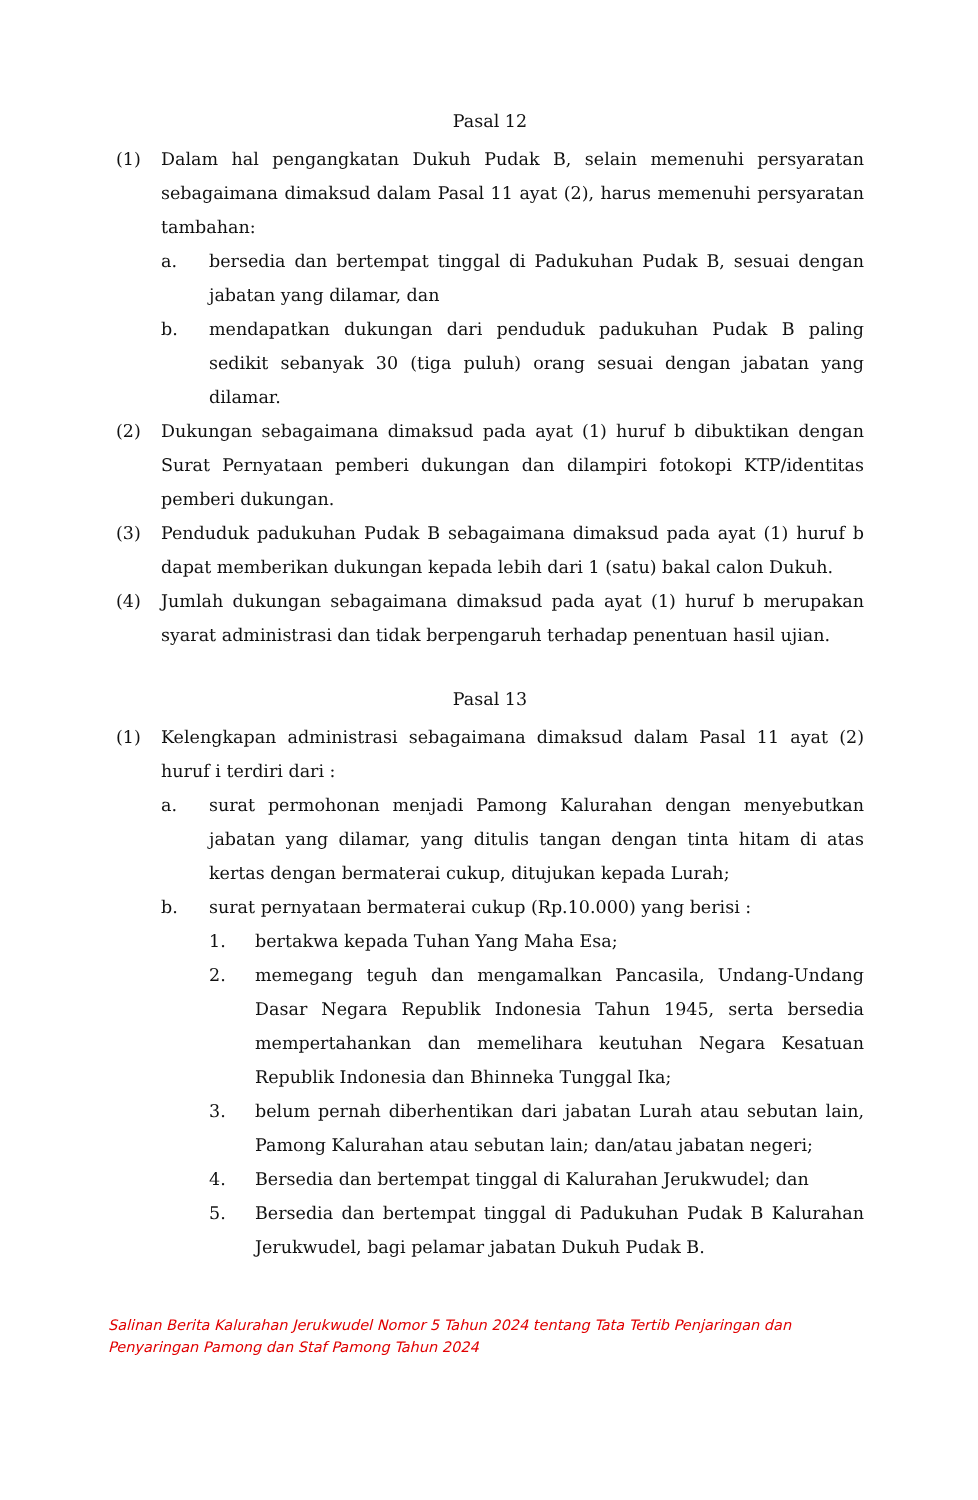Pasal 12
(1) Dalam hal pengangkatan Dukuh Pudak B, selain memenuhi persyaratan sebagaimana dimaksud dalam Pasal 11 ayat (2), harus memenuhi persyaratan tambahan:
a. bersedia dan bertempat tinggal di Padukuhan Pudak B, sesuai dengan jabatan yang dilamar, dan
b. mendapatkan dukungan dari penduduk padukuhan Pudak B paling sedikit sebanyak 30 (tiga puluh) orang sesuai dengan jabatan yang dilamar.
(2) Dukungan sebagaimana dimaksud pada ayat (1) huruf b dibuktikan dengan Surat Pernyataan pemberi dukungan dan dilampiri fotokopi KTP/identitas pemberi dukungan.
(3) Penduduk padukuhan Pudak B sebagaimana dimaksud pada ayat (1) huruf b dapat memberikan dukungan kepada lebih dari 1 (satu) bakal calon Dukuh.
(4) Jumlah dukungan sebagaimana dimaksud pada ayat (1) huruf b merupakan syarat administrasi dan tidak berpengaruh terhadap penentuan hasil ujian.
Pasal 13
(1) Kelengkapan administrasi sebagaimana dimaksud dalam Pasal 11 ayat (2) huruf i terdiri dari :
a. surat permohonan menjadi Pamong Kalurahan dengan menyebutkan jabatan yang dilamar, yang ditulis tangan dengan tinta hitam di atas kertas dengan bermaterai cukup, ditujukan kepada Lurah;
b. surat pernyataan bermaterai cukup (Rp.10.000) yang berisi :
1. bertakwa kepada Tuhan Yang Maha Esa;
2. memegang teguh dan mengamalkan Pancasila, Undang-Undang Dasar Negara Republik Indonesia Tahun 1945, serta bersedia mempertahankan dan memelihara keutuhan Negara Kesatuan Republik Indonesia dan Bhinneka Tunggal Ika;
3. belum pernah diberhentikan dari jabatan Lurah atau sebutan lain, Pamong Kalurahan atau sebutan lain; dan/atau jabatan negeri;
4. Bersedia dan bertempat tinggal di Kalurahan Jerukwudel; dan
5. Bersedia dan bertempat tinggal di Padukuhan Pudak B Kalurahan Jerukwudel, bagi pelamar jabatan Dukuh Pudak B.
Salinan Berita Kalurahan Jerukwudel Nomor 5 Tahun 2024 tentang Tata Tertib Penjaringan dan
Penyaringan Pamong dan Staf Pamong Tahun 2024